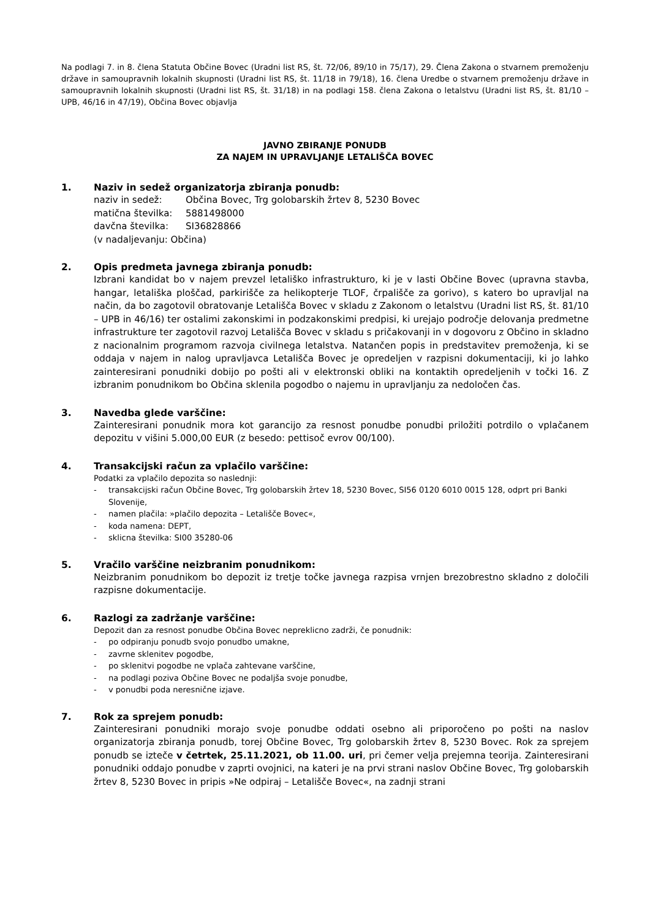Na podlagi 7. in 8. člena Statuta Občine Bovec (Uradni list RS, št. 72/06, 89/10 in 75/17), 29. Člena Zakona o stvarnem premoženju države in samoupravnih lokalnih skupnosti (Uradni list RS, št. 11/18 in 79/18), 16. člena Uredbe o stvarnem premoženju države in samoupravnih lokalnih skupnosti (Uradni list RS, št. 31/18) in na podlagi 158. člena Zakona o letalstvu (Uradni list RS, št. 81/10 – UPB, 46/16 in 47/19), Občina Bovec objavlja
JAVNO ZBIRANJE PONUDB
ZA NAJEM IN UPRAVLJANJE LETALIŠČA BOVEC
1. Naziv in sedež organizatorja zbiranja ponudb:
naziv in sedež: Občina Bovec, Trg golobarskih žrtev 8, 5230 Bovec
matična številka: 5881498000
davčna številka: SI36828866
(v nadaljevanju: Občina)
2. Opis predmeta javnega zbiranja ponudb:
Izbrani kandidat bo v najem prevzel letališko infrastrukturo, ki je v lasti Občine Bovec (upravna stavba, hangar, letališka ploščad, parkirišče za helikopterje TLOF, črpališče za gorivo), s katero bo upravljal na način, da bo zagotovil obratovanje Letališča Bovec v skladu z Zakonom o letalstvu (Uradni list RS, št. 81/10 – UPB in 46/16) ter ostalimi zakonskimi in podzakonskimi predpisi, ki urejajo področje delovanja predmetne infrastrukture ter zagotovil razvoj Letališča Bovec v skladu s pričakovanji in v dogovoru z Občino in skladno z nacionalnim programom razvoja civilnega letalstva. Natančen popis in predstavitev premoženja, ki se oddaja v najem in nalog upravljavca Letališča Bovec je opredeljen v razpisni dokumentaciji, ki jo lahko zainteresirani ponudniki dobijo po pošti ali v elektronski obliki na kontaktih opredeljenih v točki 16. Z izbranim ponudnikom bo Občina sklenila pogodbo o najemu in upravljanju za nedoločen čas.
3. Navedba glede varščine:
Zainteresirani ponudnik mora kot garancijo za resnost ponudbe ponudbi priložiti potrdilo o vplačanem depozitu v višini 5.000,00 EUR (z besedo: pettisoč evrov 00/100).
4. Transakcijski račun za vplačilo varščine:
Podatki za vplačilo depozita so naslednji:
- transakcijski račun Občine Bovec, Trg golobarskih žrtev 18, 5230 Bovec, SI56 0120 6010 0015 128, odprt pri Banki Slovenije,
- namen plačila: »plačilo depozita – Letališče Bovec«,
- koda namena: DEPT,
- sklicna številka: SI00 35280-06
5. Vračilo varščine neizbranim ponudnikom:
Neizbranim ponudnikom bo depozit iz tretje točke javnega razpisa vrnjen brezobrestno skladno z določili razpisne dokumentacije.
6. Razlogi za zadržanje varščine:
Depozit dan za resnost ponudbe Občina Bovec nepreklicno zadrži, če ponudnik:
- po odpiranju ponudb svojo ponudbo umakne,
- zavrne sklenitev pogodbe,
- po sklenitvi pogodbe ne vplača zahtevane varščine,
- na podlagi poziva Občine Bovec ne podaljša svoje ponudbe,
- v ponudbi poda neresnične izjave.
7. Rok za sprejem ponudb:
Zainteresirani ponudniki morajo svoje ponudbe oddati osebno ali priporočeno po pošti na naslov organizatorja zbiranja ponudb, torej Občine Bovec, Trg golobarskih žrtev 8, 5230 Bovec. Rok za sprejem ponudb se izteče v četrtek, 25.11.2021, ob 11.00. uri, pri čemer velja prejemna teorija. Zainteresirani ponudniki oddajo ponudbe v zaprti ovojnici, na kateri je na prvi strani naslov Občine Bovec, Trg golobarskih žrtev 8, 5230 Bovec in pripis »Ne odpiraj – Letališče Bovec«, na zadnji strani